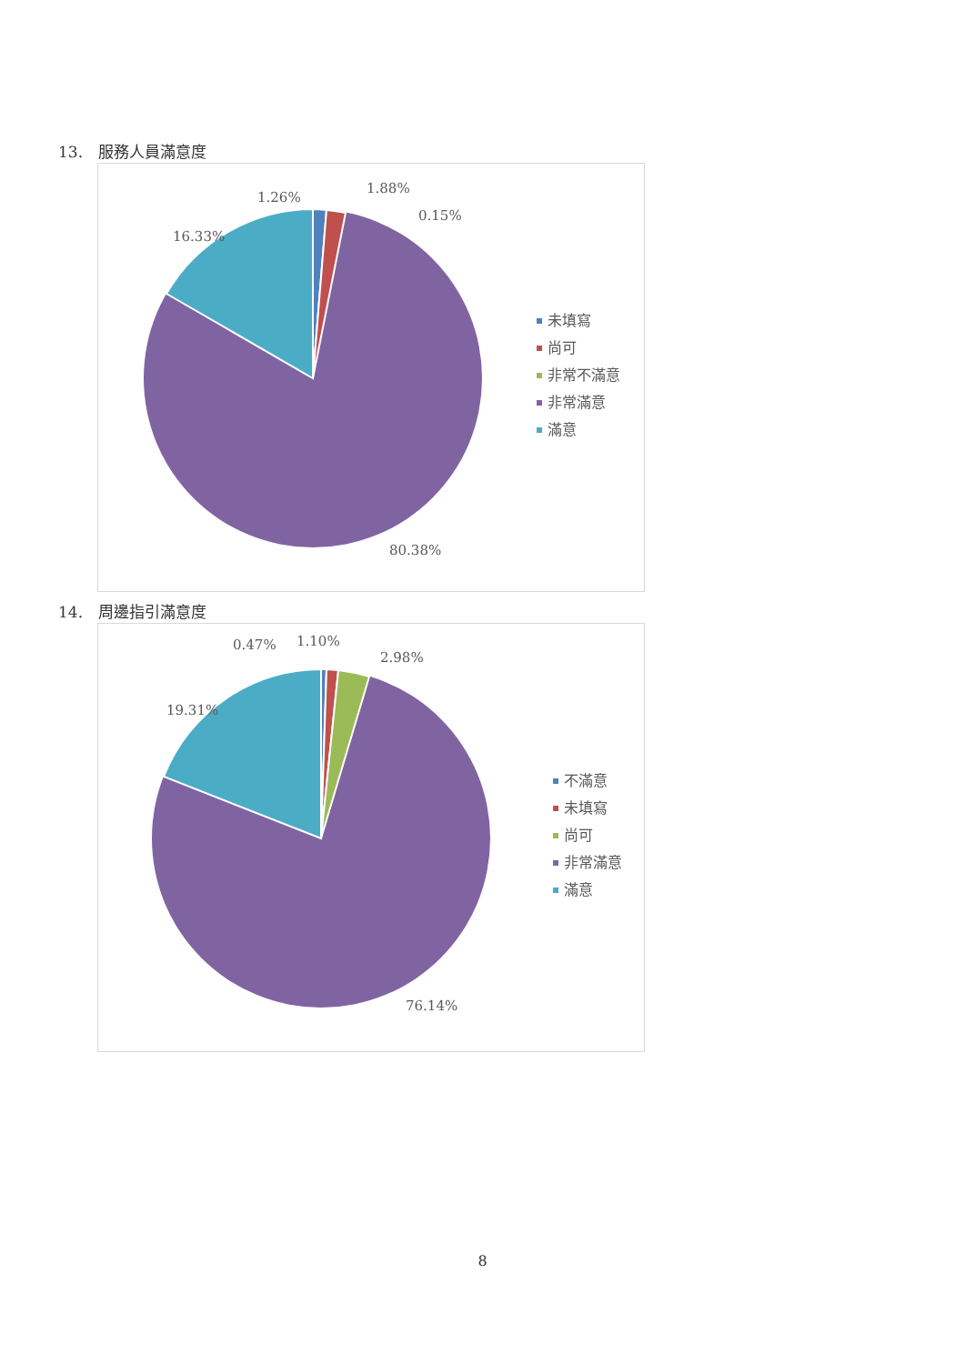13. 服務人員滿意度
1.26%
1.88%
0.15%
16.33%
80.38%
未填寫
尚可
非常不滿意
非常滿意
滿意
14. 周邊指引滿意度
0.47%
1.10%
2.98%
19.31%
76.14%
不滿意
未填寫
尚可
非常滿意
滿意
8